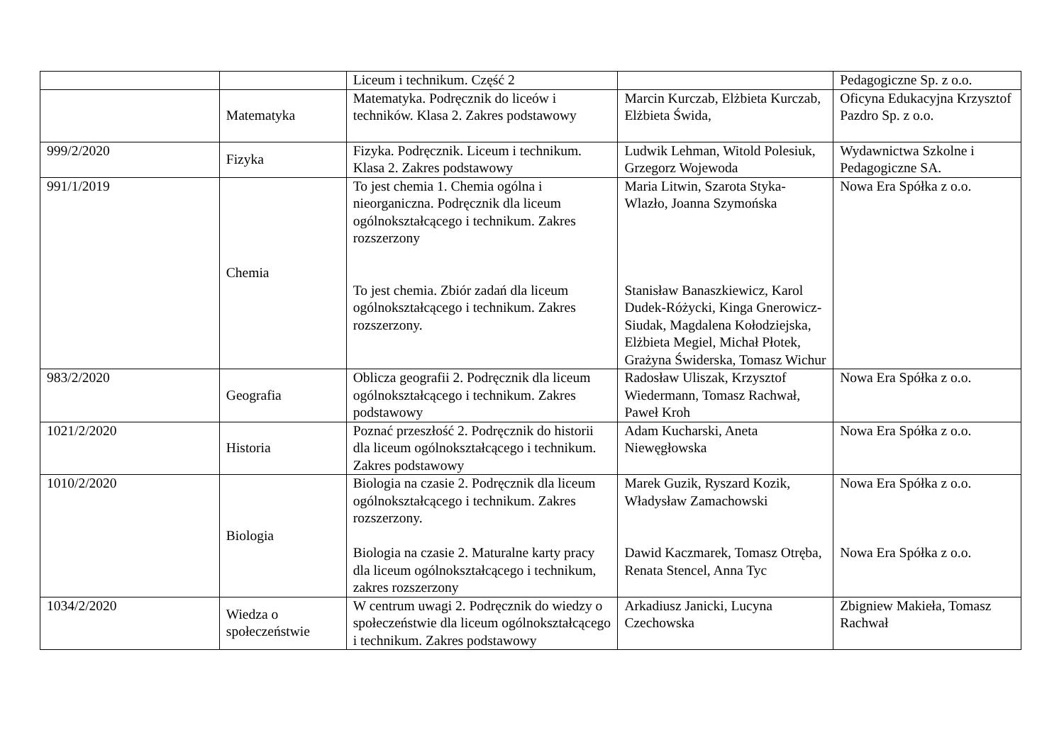| | | Liceum i technikum. Część 2 | | Pedagogiczne Sp. z o.o. |
| | Matematyka | Matematyka. Podręcznik do liceów i techników. Klasa 2. Zakres podstawowy | Marcin Kurczab, Elżbieta Kurczab, Elżbieta Świda, | Oficyna Edukacyjna Krzysztof Pazdro Sp. z o.o. |
| 999/2/2020 | Fizyka | Fizyka. Podręcznik. Liceum i technikum. Klasa 2. Zakres podstawowy | Ludwik Lehman, Witold Polesiuk, Grzegorz Wojewoda | Wydawnictwa Szkolne i Pedagogiczne SA. |
| 991/1/2019 | Chemia | To jest chemia 1. Chemia ogólna i nieorganiczna. Podręcznik dla liceum ogólnokształcącego i technikum. Zakres rozszerzony To jest chemia. Zbiór zadań dla liceum ogólnokształcącego i technikum. Zakres rozszerzony. | Maria Litwin, Szarota Styka-Wlazło, Joanna Szymońska Stanisław Banaszkiewicz, Karol Dudek-Różycki, Kinga Gnerowicz-Siudak, Magdalena Kołodziejska, Elżbieta Megiel, Michał Płotek, Grażyna Świderska, Tomasz Wichur | Nowa Era Spółka z o.o. |
| 983/2/2020 | Geografia | Oblicza geografii 2. Podręcznik dla liceum ogólnokształcącego i technikum. Zakres podstawowy | Radosław Uliszak, Krzysztof Wiedermann, Tomasz Rachwał, Paweł Kroh | Nowa Era Spółka z o.o. |
| 1021/2/2020 | Historia | Poznać przeszłość 2. Podręcznik do historii dla liceum ogólnokształcącego i technikum. Zakres podstawowy | Adam Kucharski, Aneta Niewęgłowska | Nowa Era Spółka z o.o. |
| 1010/2/2020 | Biologia | Biologia na czasie 2. Podręcznik dla liceum ogólnokształcącego i technikum. Zakres rozszerzony. Biologia na czasie 2. Maturalne karty pracy dla liceum ogólnokształcącego i technikum, zakres rozszerzony | Marek Guzik, Ryszard Kozik, Władysław Zamachowski Dawid Kaczmarek, Tomasz Otręba, Renata Stencel, Anna Tyc | Nowa Era Spółka z o.o. Nowa Era Spółka z o.o. |
| 1034/2/2020 | Wiedza o społeczeństwie | W centrum uwagi 2. Podręcznik do wiedzy o społeczeństwie dla liceum ogólnokształcącego i technikum. Zakres podstawowy | Arkadiusz Janicki, Lucyna Czechowska | Zbigniew Makieła, Tomasz Rachwał |